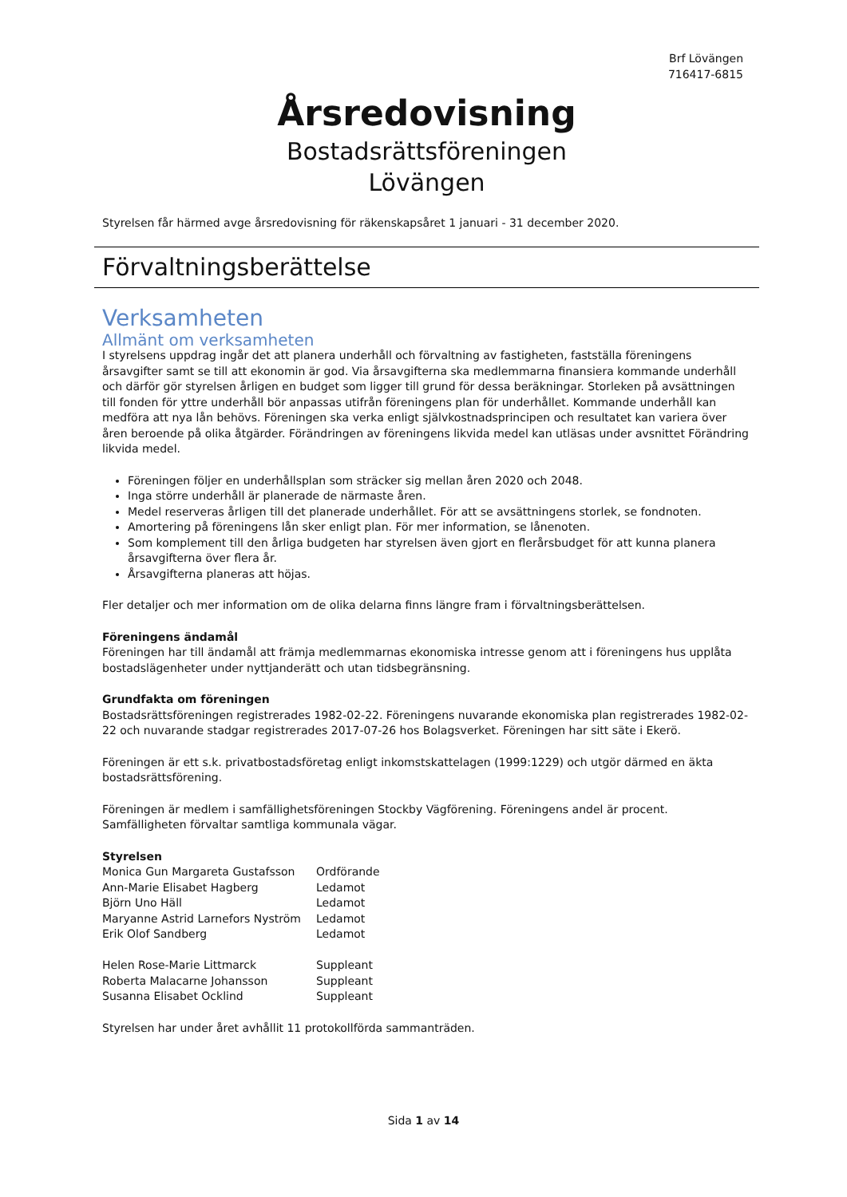Brf Lövängen
716417-6815
Årsredovisning
Bostadsrättsföreningen
Lövängen
Styrelsen får härmed avge årsredovisning för räkenskapsåret 1 januari - 31 december 2020.
Förvaltningsberättelse
Verksamheten
Allmänt om verksamheten
I styrelsens uppdrag ingår det att planera underhåll och förvaltning av fastigheten, fastställa föreningens årsavgifter samt se till att ekonomin är god. Via årsavgifterna ska medlemmarna finansiera kommande underhåll och därför gör styrelsen årligen en budget som ligger till grund för dessa beräkningar. Storleken på avsättningen till fonden för yttre underhåll bör anpassas utifrån föreningens plan för underhållet. Kommande underhåll kan medföra att nya lån behövs. Föreningen ska verka enligt självkostnadsprincipen och resultatet kan variera över åren beroende på olika åtgärder. Förändringen av föreningens likvida medel kan utläsas under avsnittet Förändring likvida medel.
Föreningen följer en underhållsplan som sträcker sig mellan åren 2020 och 2048.
Inga större underhåll är planerade de närmaste åren.
Medel reserveras årligen till det planerade underhållet. För att se avsättningens storlek, se fondnoten.
Amortering på föreningens lån sker enligt plan. För mer information, se lånenoten.
Som komplement till den årliga budgeten har styrelsen även gjort en flerårsbudget för att kunna planera årsavgifterna över flera år.
Årsavgifterna planeras att höjas.
Fler detaljer och mer information om de olika delarna finns längre fram i förvaltningsberättelsen.
Föreningens ändamål
Föreningen har till ändamål att främja medlemmarnas ekonomiska intresse genom att i föreningens hus upplåta bostadslägenheter under nyttjanderätt och utan tidsbegränsning.
Grundfakta om föreningen
Bostadsrättsföreningen registrerades 1982-02-22. Föreningens nuvarande ekonomiska plan registrerades 1982-02-22 och nuvarande stadgar registrerades 2017-07-26 hos Bolagsverket. Föreningen har sitt säte i Ekerö.
Föreningen är ett s.k. privatbostadsföretag enligt inkomstskattelagen (1999:1229) och utgör därmed en äkta bostadsrättsförening.
Föreningen är medlem i samfällighetsföreningen Stockby Vägförening. Föreningens andel är procent. Samfälligheten förvaltar samtliga kommunala vägar.
Styrelsen
| Monica Gun Margareta Gustafsson | Ordförande |
| Ann-Marie Elisabet Hagberg | Ledamot |
| Björn Uno Häll | Ledamot |
| Maryanne Astrid Larnefors Nyström | Ledamot |
| Erik Olof Sandberg | Ledamot |
| Helen Rose-Marie Littmarck | Suppleant |
| Roberta Malacarne Johansson | Suppleant |
| Susanna Elisabet Ocklind | Suppleant |
Styrelsen har under året avhållit 11 protokollförda sammanträden.
Sida 1 av 14